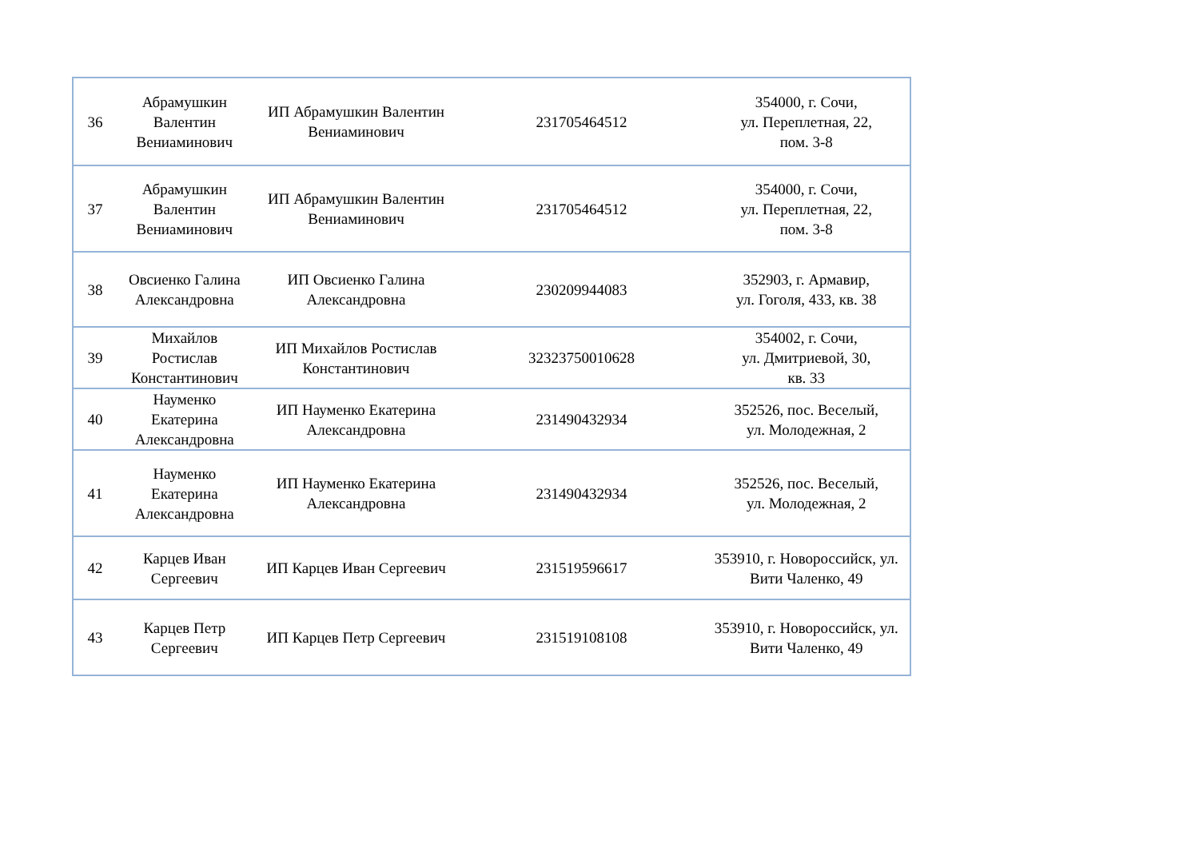| 36 | Абрамушкин Валентин Вениаминович | ИП Абрамушкин Валентин Вениаминович | 231705464512 | 354000, г. Сочи, ул. Переплетная, 22, пом. 3-8 |
| 37 | Абрамушкин Валентин Вениаминович | ИП Абрамушкин Валентин Вениаминович | 231705464512 | 354000, г. Сочи, ул. Переплетная, 22, пом. 3-8 |
| 38 | Овсиенко Галина Александровна | ИП Овсиенко Галина Александровна | 230209944083 | 352903, г. Армавир, ул. Гоголя, 433, кв. 38 |
| 39 | Михайлов Ростислав Константинович | ИП Михайлов Ростислав Константинович | 32323750010628 | 354002, г. Сочи, ул. Дмитриевой, 30, кв. 33 |
| 40 | Науменко Екатерина Александровна | ИП Науменко Екатерина Александровна | 231490432934 | 352526, пос. Веселый, ул. Молодежная, 2 |
| 41 | Науменко Екатерина Александровна | ИП Науменко Екатерина Александровна | 231490432934 | 352526, пос. Веселый, ул. Молодежная, 2 |
| 42 | Карцев Иван Сергеевич | ИП Карцев Иван Сергеевич | 231519596617 | 353910, г. Новороссийск, ул. Вити Чаленко, 49 |
| 43 | Карцев Петр Сергеевич | ИП Карцев Петр Сергеевич | 231519108108 | 353910, г. Новороссийск, ул. Вити Чаленко, 49 |